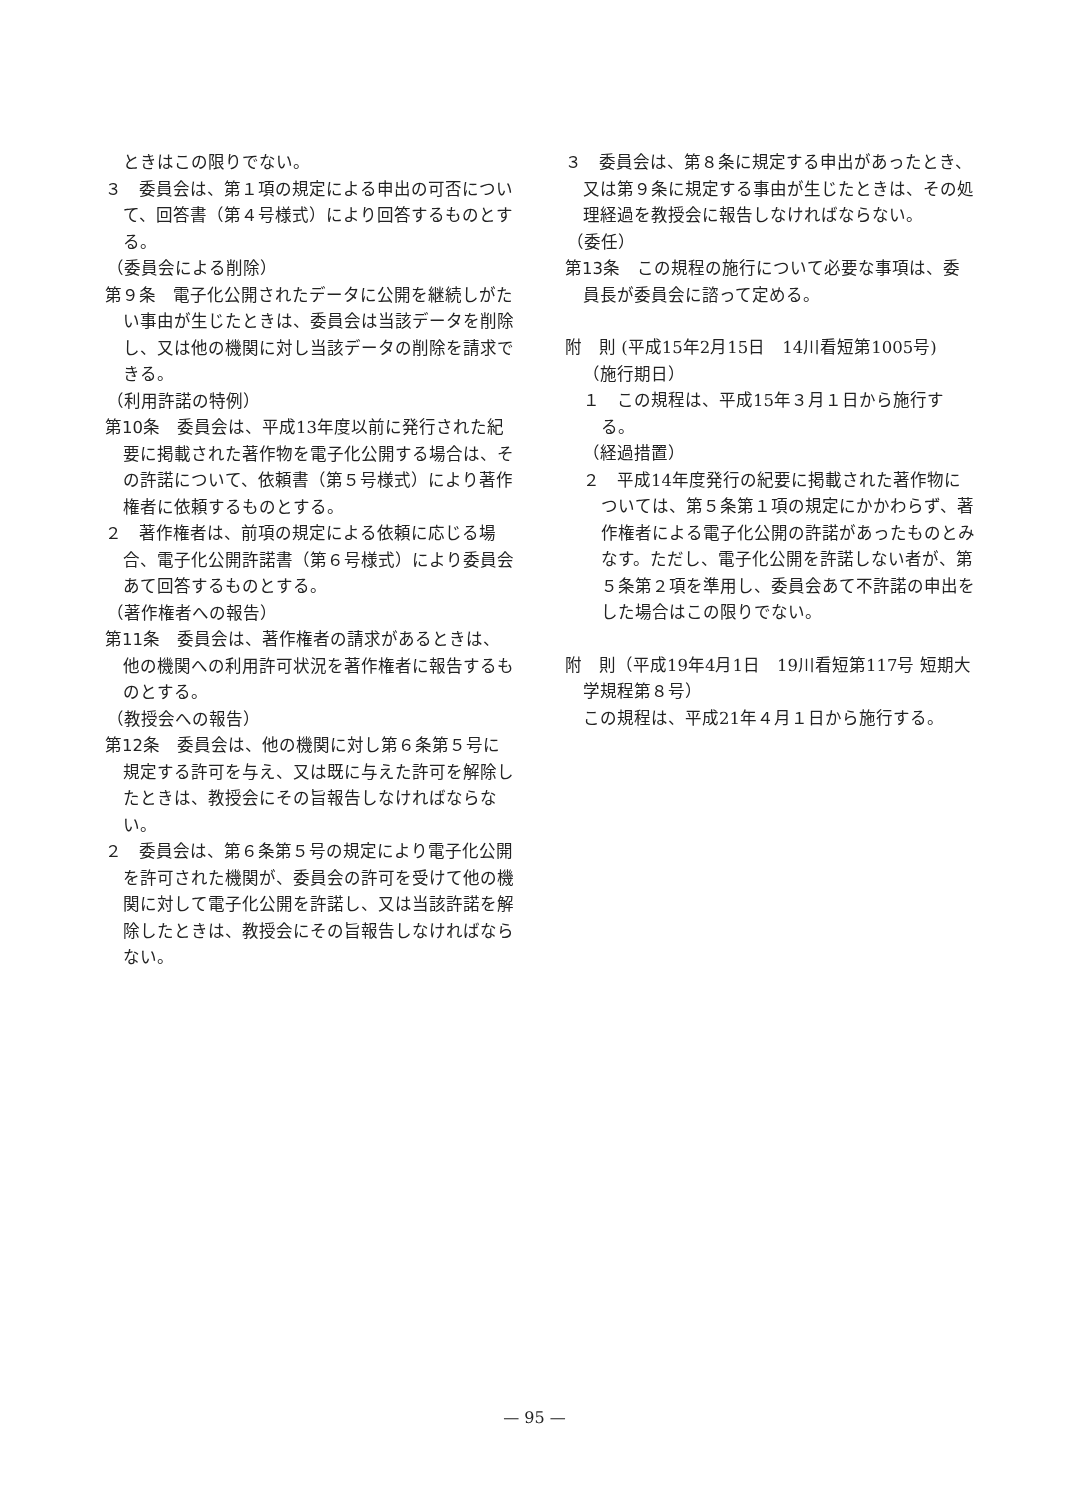ときはこの限りでない。
３　委員会は、第１項の規定による申出の可否について、回答書（第４号様式）により回答するものとする。
（委員会による削除）
第９条　電子化公開されたデータに公開を継続しがたい事由が生じたときは、委員会は当該データを削除し、又は他の機関に対し当該データの削除を請求できる。
（利用許諾の特例）
第10条　委員会は、平成13年度以前に発行された紀要に掲載された著作物を電子化公開する場合は、その許諾について、依頼書（第５号様式）により著作権者に依頼するものとする。
２　著作権者は、前項の規定による依頼に応じる場合、電子化公開許諾書（第６号様式）により委員会あて回答するものとする。
（著作権者への報告）
第11条　委員会は、著作権者の請求があるときは、他の機関への利用許可状況を著作権者に報告するものとする。
（教授会への報告）
第12条　委員会は、他の機関に対し第６条第５号に規定する許可を与え、又は既に与えた許可を解除したときは、教授会にその旨報告しなければならない。
２　委員会は、第６条第５号の規定により電子化公開を許可された機関が、委員会の許可を受けて他の機関に対して電子化公開を許諾し、又は当該許諾を解除したときは、教授会にその旨報告しなければならない。
３　委員会は、第８条に規定する申出があったとき、又は第９条に規定する事由が生じたときは、その処理経過を教授会に報告しなければならない。
（委任）
第13条　この規程の施行について必要な事項は、委員長が委員会に諮って定める。
附　則 (平成15年2月15日　14川看短第1005号)
（施行期日）
１　この規程は、平成15年３月１日から施行する。
（経過措置）
２　平成14年度発行の紀要に掲載された著作物については、第５条第１項の規定にかかわらず、著作権者による電子化公開の許諾があったものとみなす。ただし、電子化公開を許諾しない者が、第５条第２項を準用し、委員会あて不許諾の申出をした場合はこの限りでない。
附　則（平成19年4月1日　19川看短第117号 短期大学規程第８号）
この規程は、平成21年４月１日から施行する。
— 95 —